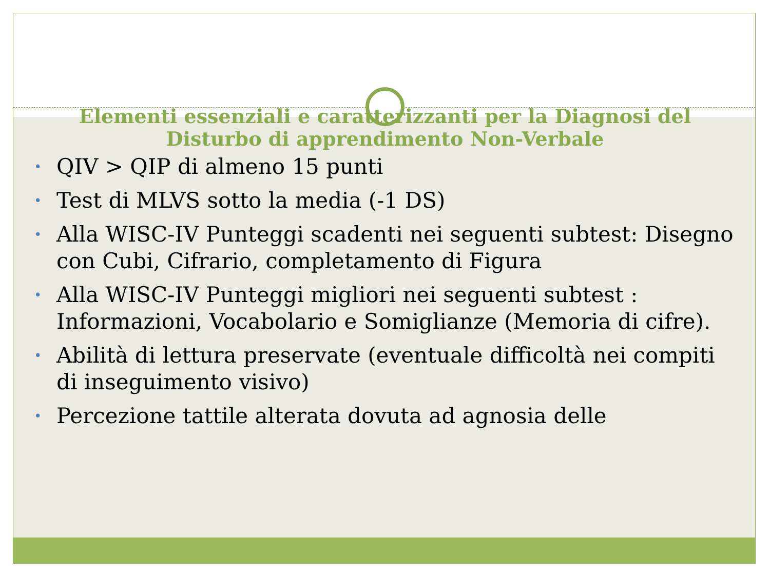Elementi essenziali e caratterizzanti per la Diagnosi del Disturbo di apprendimento Non-Verbale
• QIV > QIP di almeno 15 punti
• Test di MLVS sotto la media (-1 DS)
• Alla WISC-IV Punteggi scadenti nei seguenti subtest: Disegno con Cubi, Cifrario, completamento di Figura
• Alla WISC-IV Punteggi migliori nei seguenti subtest : Informazioni, Vocabolario e Somiglianze (Memoria di cifre).
• Abilità di lettura preservate (eventuale difficoltà nei compiti di inseguimento visivo)
• Percezione tattile alterata dovuta ad agnosia delle